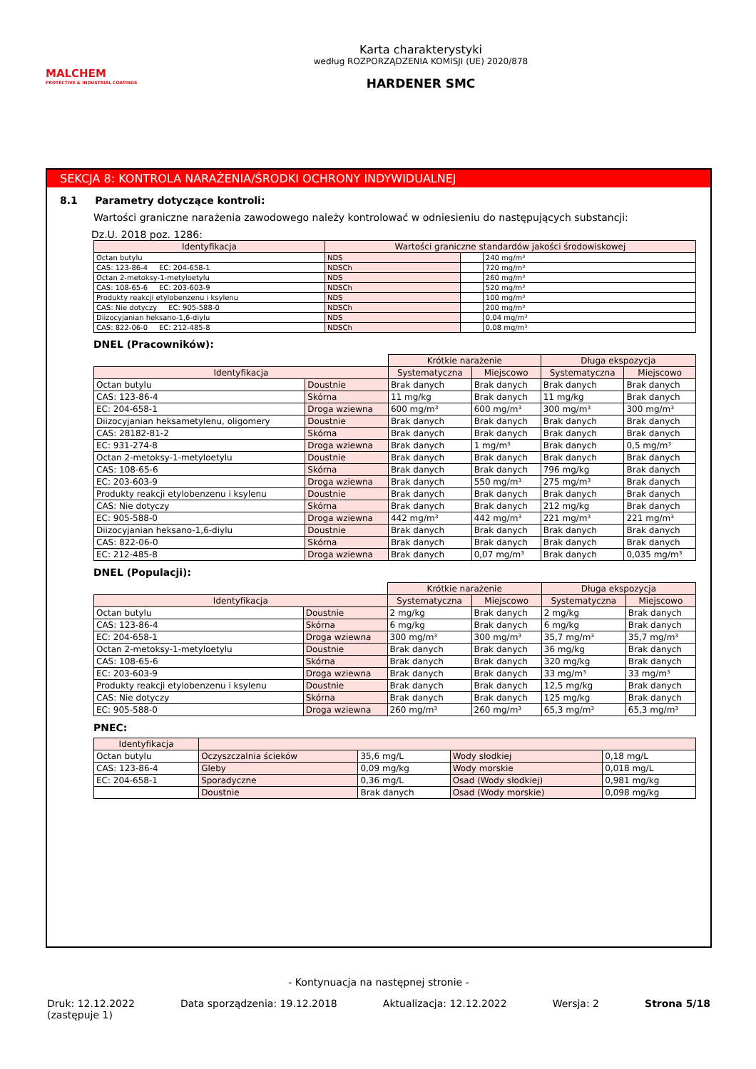MALCHEM
PROTECTIVE & INDUSTRIAL COATINGS
Karta charakterystyki
według ROZPORZĄDZENIA KOMISJI (UE) 2020/878
HARDENER SMC
SEKCJA 8: KONTROLA NARAŻENIA/ŚRODKI OCHRONY INDYWIDUALNEJ
8.1 Parametry dotyczące kontroli:
Wartości graniczne narażenia zawodowego należy kontrolować w odniesieniu do następujących substancji:
Dz.U. 2018 poz. 1286:
| Identyfikacja | Wartości graniczne standardów jakości środowiskowej | | |
| --- | --- | --- | --- |
| Octan butylu | NDS | | 240 mg/m³ |
| CAS: 123-86-4 EC: 204-658-1 | NDSCh | | 720 mg/m³ |
| Octan 2-metoksy-1-metyloetylu | NDS | | 260 mg/m³ |
| CAS: 108-65-6 EC: 203-603-9 | NDSCh | | 520 mg/m³ |
| Produkty reakcji etylobenzenu i ksylenu | NDS | | 100 mg/m³ |
| CAS: Nie dotyczy EC: 905-588-0 | NDSCh | | 200 mg/m³ |
| Diizocyjanian heksano-1,6-diylu | NDS | | 0,04 mg/m³ |
| CAS: 822-06-0 EC: 212-485-8 | NDSCh | | 0,08 mg/m³ |
DNEL (Pracowników):
| | | Krótkie narażenie | | Długa ekspozycja | |
| Identyfikacja | | Systematyczna | Miejscowo | Systematyczna | Miejscowo |
| Octan butylu | Doustnie | Brak danych | Brak danych | Brak danych | Brak danych |
| CAS: 123-86-4 | Skórna | 11 mg/kg | Brak danych | 11 mg/kg | Brak danych |
| EC: 204-658-1 | Droga wziewna | 600 mg/m³ | 600 mg/m³ | 300 mg/m³ | 300 mg/m³ |
| Diizocyjanian heksametylenu, oligomery | Doustnie | Brak danych | Brak danych | Brak danych | Brak danych |
| CAS: 28182-81-2 | Skórna | Brak danych | Brak danych | Brak danych | Brak danych |
| EC: 931-274-8 | Droga wziewna | Brak danych | 1 mg/m³ | Brak danych | 0,5 mg/m³ |
| Octan 2-metoksy-1-metyloetylu | Doustnie | Brak danych | Brak danych | Brak danych | Brak danych |
| CAS: 108-65-6 | Skórna | Brak danych | Brak danych | 796 mg/kg | Brak danych |
| EC: 203-603-9 | Droga wziewna | Brak danych | 550 mg/m³ | 275 mg/m³ | Brak danych |
| Produkty reakcji etylobenzenu i ksylenu | Doustnie | Brak danych | Brak danych | Brak danych | Brak danych |
| CAS: Nie dotyczy | Skórna | Brak danych | Brak danych | 212 mg/kg | Brak danych |
| EC: 905-588-0 | Droga wziewna | 442 mg/m³ | 442 mg/m³ | 221 mg/m³ | 221 mg/m³ |
| Diizocyjanian heksano-1,6-diylu | Doustnie | Brak danych | Brak danych | Brak danych | Brak danych |
| CAS: 822-06-0 | Skórna | Brak danych | Brak danych | Brak danych | Brak danych |
| EC: 212-485-8 | Droga wziewna | Brak danych | 0,07 mg/m³ | Brak danych | 0,035 mg/m³ |
DNEL (Populacji):
| | | Krótkie narażenie | | Długa ekspozycja | |
| Identyfikacja | | Systematyczna | Miejscowo | Systematyczna | Miejscowo |
| Octan butylu | Doustnie | 2 mg/kg | Brak danych | 2 mg/kg | Brak danych |
| CAS: 123-86-4 | Skórna | 6 mg/kg | Brak danych | 6 mg/kg | Brak danych |
| EC: 204-658-1 | Droga wziewna | 300 mg/m³ | 300 mg/m³ | 35,7 mg/m³ | 35,7 mg/m³ |
| Octan 2-metoksy-1-metyloetylu | Doustnie | Brak danych | Brak danych | 36 mg/kg | Brak danych |
| CAS: 108-65-6 | Skórna | Brak danych | Brak danych | 320 mg/kg | Brak danych |
| EC: 203-603-9 | Droga wziewna | Brak danych | Brak danych | 33 mg/m³ | 33 mg/m³ |
| Produkty reakcji etylobenzenu i ksylenu | Doustnie | Brak danych | Brak danych | 12,5 mg/kg | Brak danych |
| CAS: Nie dotyczy | Skórna | Brak danych | Brak danych | 125 mg/kg | Brak danych |
| EC: 905-588-0 | Droga wziewna | 260 mg/m³ | 260 mg/m³ | 65,3 mg/m³ | 65,3 mg/m³ |
PNEC:
| Identyfikacja | | | | |
| --- | --- | --- | --- | --- |
| Octan butylu | Oczyszczalnia ścieków | 35,6 mg/L | Wody słodkiej | 0,18 mg/L |
| CAS: 123-86-4 | Gleby | 0,09 mg/kg | Wody morskie | 0,018 mg/L |
| EC: 204-658-1 | Sporadyczne | 0,36 mg/L | Osad (Wody słodkiej) | 0,981 mg/kg |
| | Doustnie | Brak danych | Osad (Wody morskie) | 0,098 mg/kg |
- Kontynuacja na następnej stronie -
Druk: 12.12.2022
(zastępuje 1) Data sporządzenia: 19.12.2018 Aktualizacja: 12.12.2022 Wersja: 2 Strona 5/18